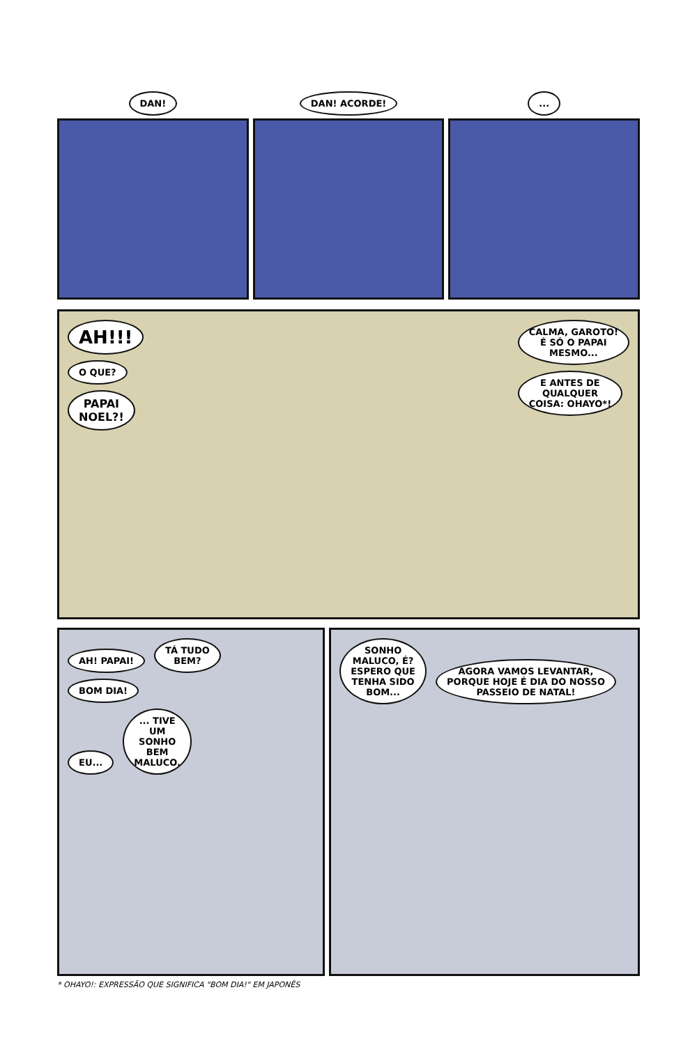DAN! DAN! ACORDE! ...
AH!!!
O QUE?
PAPAI
NOEL?!
CALMA, GAROTO!
É SÓ O PAPAI
MESMO...
E ANTES DE
QUALQUER
COISA: OHAYO*!
AH! PAPAI! TÁ TUDO
BEM?
BOM DIA!
EU... ... TIVE
UM
SONHO
BEM
MALUCO.
SONHO
MALUCO, É?
ESPERO QUE
TENHA SIDO
BOM... AGORA VAMOS LEVANTAR,
PORQUE HOJE É DIA DO NOSSO
PASSEIO DE NATAL!
* OHAYO!: EXPRESSÃO QUE SIGNIFICA "BOM DIA!" EM JAPONÊS